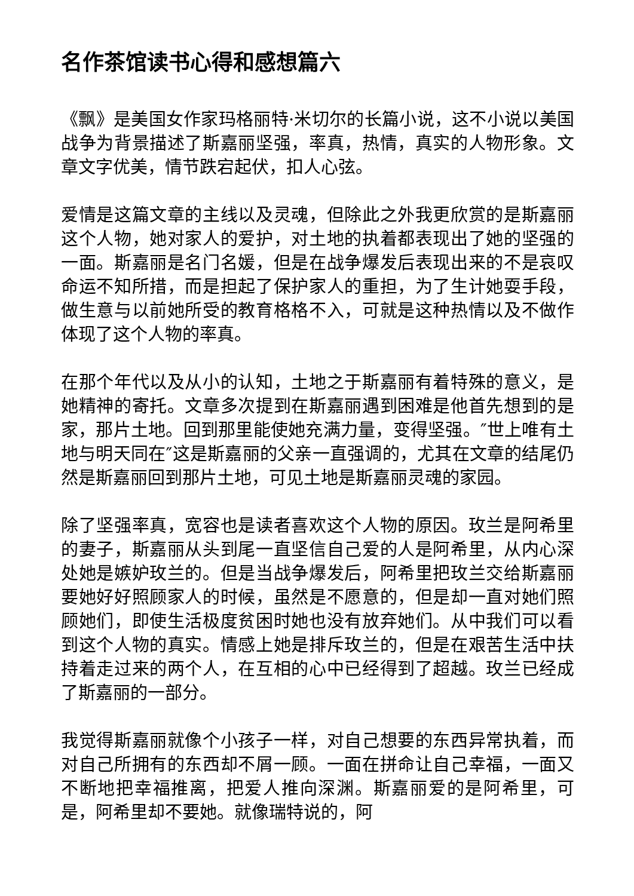名作茶馆读书心得和感想篇六
《飘》是美国女作家玛格丽特·米切尔的长篇小说，这不小说以美国战争为背景描述了斯嘉丽坚强，率真，热情，真实的人物形象。文章文字优美，情节跌宕起伏，扣人心弦。
爱情是这篇文章的主线以及灵魂，但除此之外我更欣赏的是斯嘉丽这个人物，她对家人的爱护，对土地的执着都表现出了她的坚强的一面。斯嘉丽是名门名媛，但是在战争爆发后表现出来的不是哀叹命运不知所措，而是担起了保护家人的重担，为了生计她耍手段，做生意与以前她所受的教育格格不入，可就是这种热情以及不做作体现了这个人物的率真。
在那个年代以及从小的认知，土地之于斯嘉丽有着特殊的意义，是她精神的寄托。文章多次提到在斯嘉丽遇到困难是他首先想到的是家，那片土地。回到那里能使她充满力量，变得坚强。″世上唯有土地与明天同在″这是斯嘉丽的父亲一直强调的，尤其在文章的结尾仍然是斯嘉丽回到那片土地，可见土地是斯嘉丽灵魂的家园。
除了坚强率真，宽容也是读者喜欢这个人物的原因。玫兰是阿希里的妻子，斯嘉丽从头到尾一直坚信自己爱的人是阿希里，从内心深处她是嫉妒玫兰的。但是当战争爆发后，阿希里把玫兰交给斯嘉丽要她好好照顾家人的时候，虽然是不愿意的，但是却一直对她们照顾她们，即使生活极度贫困时她也没有放弃她们。从中我们可以看到这个人物的真实。情感上她是排斥玫兰的，但是在艰苦生活中扶持着走过来的两个人，在互相的心中已经得到了超越。玫兰已经成了斯嘉丽的一部分。
我觉得斯嘉丽就像个小孩子一样，对自己想要的东西异常执着，而对自己所拥有的东西却不屑一顾。一面在拼命让自己幸福，一面又不断地把幸福推离，把爱人推向深渊。斯嘉丽爱的是阿希里，可是，阿希里却不要她。就像瑞特说的，阿